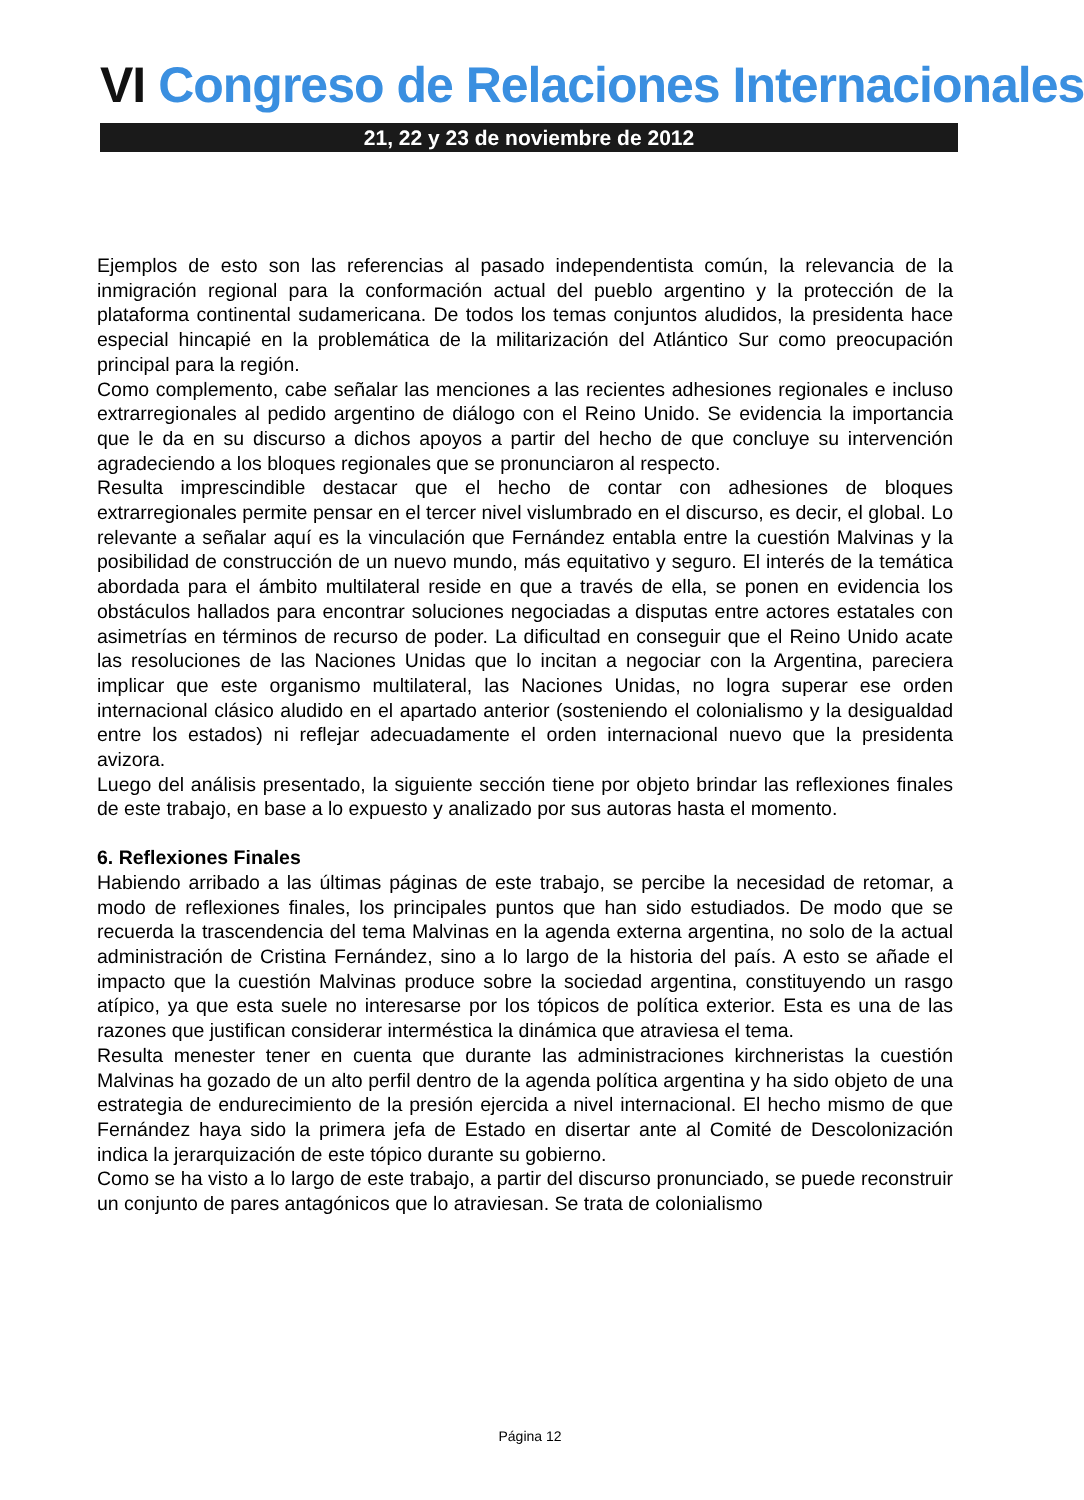VI Congreso de Relaciones Internacionales
21, 22 y 23 de noviembre de 2012
Ejemplos de esto son las referencias al pasado independentista común, la relevancia de la inmigración regional para la conformación actual del pueblo argentino y la protección de la plataforma continental sudamericana. De todos los temas conjuntos aludidos, la presidenta hace especial hincapié en la problemática de la militarización del Atlántico Sur como preocupación principal para la región.
Como complemento, cabe señalar las menciones a las recientes adhesiones regionales e incluso extrarregionales al pedido argentino de diálogo con el Reino Unido. Se evidencia la importancia que le da en su discurso a dichos apoyos a partir del hecho de que concluye su intervención agradeciendo a los bloques regionales que se pronunciaron al respecto.
Resulta imprescindible destacar que el hecho de contar con adhesiones de bloques extrarregionales permite pensar en el tercer nivel vislumbrado en el discurso, es decir, el global. Lo relevante a señalar aquí es la vinculación que Fernández entabla entre la cuestión Malvinas y la posibilidad de construcción de un nuevo mundo, más equitativo y seguro. El interés de la temática abordada para el ámbito multilateral reside en que a través de ella, se ponen en evidencia los obstáculos hallados para encontrar soluciones negociadas a disputas entre actores estatales con asimetrías en términos de recurso de poder. La dificultad en conseguir que el Reino Unido acate las resoluciones de las Naciones Unidas que lo incitan a negociar con la Argentina, pareciera implicar que este organismo multilateral, las Naciones Unidas, no logra superar ese orden internacional clásico aludido en el apartado anterior (sosteniendo el colonialismo y la desigualdad entre los estados) ni reflejar adecuadamente el orden internacional nuevo que la presidenta avizora.
Luego del análisis presentado, la siguiente sección tiene por objeto brindar las reflexiones finales de este trabajo, en base a lo expuesto y analizado por sus autoras hasta el momento.
6. Reflexiones Finales
Habiendo arribado a las últimas páginas de este trabajo, se percibe la necesidad de retomar, a modo de reflexiones finales, los principales puntos que han sido estudiados. De modo que se recuerda la trascendencia del tema Malvinas en la agenda externa argentina, no solo de la actual administración de Cristina Fernández, sino a lo largo de la historia del país. A esto se añade el impacto que la cuestión Malvinas produce sobre la sociedad argentina, constituyendo un rasgo atípico, ya que esta suele no interesarse por los tópicos de política exterior. Esta es una de las razones que justifican considerar interméstica la dinámica que atraviesa el tema.
Resulta menester tener en cuenta que durante las administraciones kirchneristas la cuestión Malvinas ha gozado de un alto perfil dentro de la agenda política argentina y ha sido objeto de una estrategia de endurecimiento de la presión ejercida a nivel internacional. El hecho mismo de que Fernández haya sido la primera jefa de Estado en disertar ante al Comité de Descolonización indica la jerarquización de este tópico durante su gobierno.
Como se ha visto a lo largo de este trabajo, a partir del discurso pronunciado, se puede reconstruir un conjunto de pares antagónicos que lo atraviesan. Se trata de colonialismo
Página 12